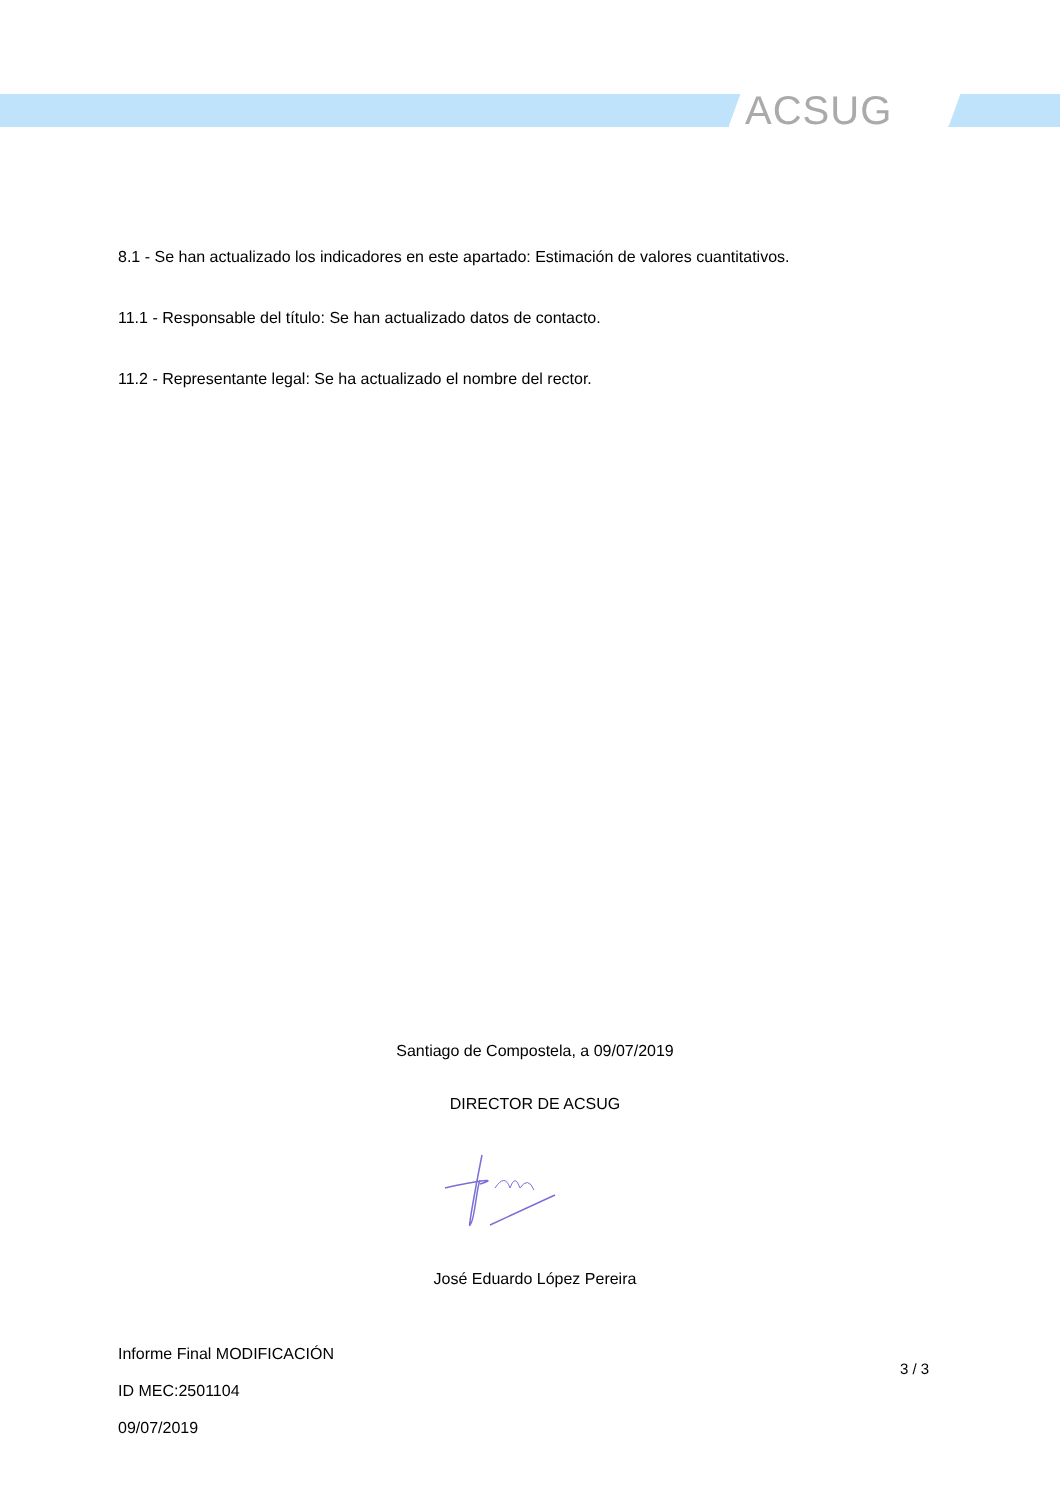ACSUG
8.1 - Se han actualizado los indicadores en este apartado: Estimación de valores cuantitativos.
11.1 - Responsable del título: Se han actualizado datos de contacto.
11.2 - Representante legal: Se ha actualizado el nombre del rector.
Santiago de Compostela, a 09/07/2019
DIRECTOR DE ACSUG
José Eduardo López Pereira
Informe Final MODIFICACIÓN
ID MEC:2501104
09/07/2019
3 / 3